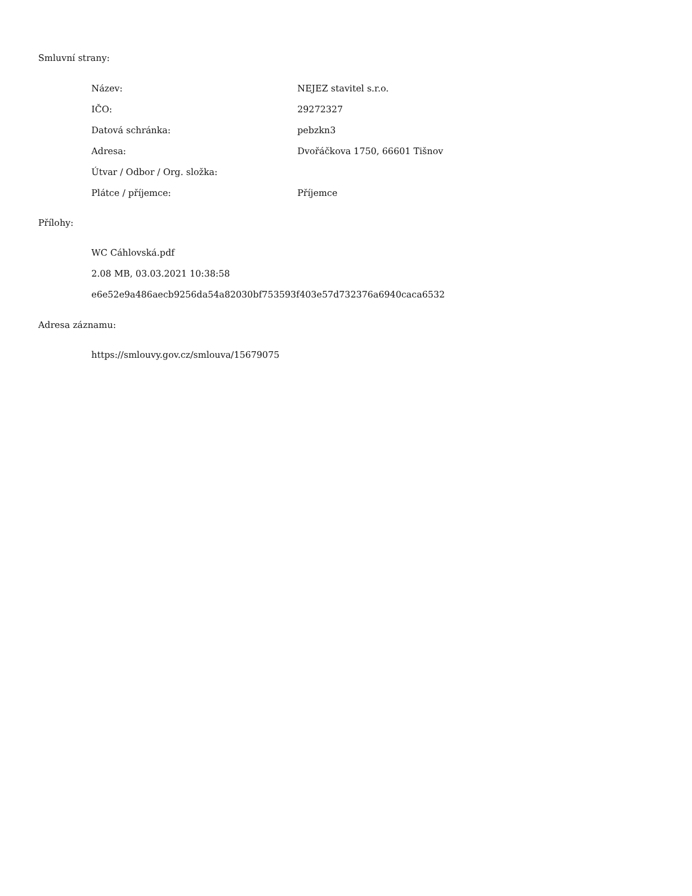Smluvní strany:
| Název: | NEJEZ stavitel s.r.o. |
| IČO: | 29272327 |
| Datová schránka: | pebzkn3 |
| Adresa: | Dvořáčkova 1750, 66601 Tišnov |
| Útvar / Odbor / Org. složka: | |
| Plátce / příjemce: | Příjemce |
Přílohy:
WC Cáhlovská.pdf
2.08 MB, 03.03.2021 10:38:58
e6e52e9a486aecb9256da54a82030bf753593f403e57d732376a6940caca6532
Adresa záznamu:
https://smlouvy.gov.cz/smlouva/15679075